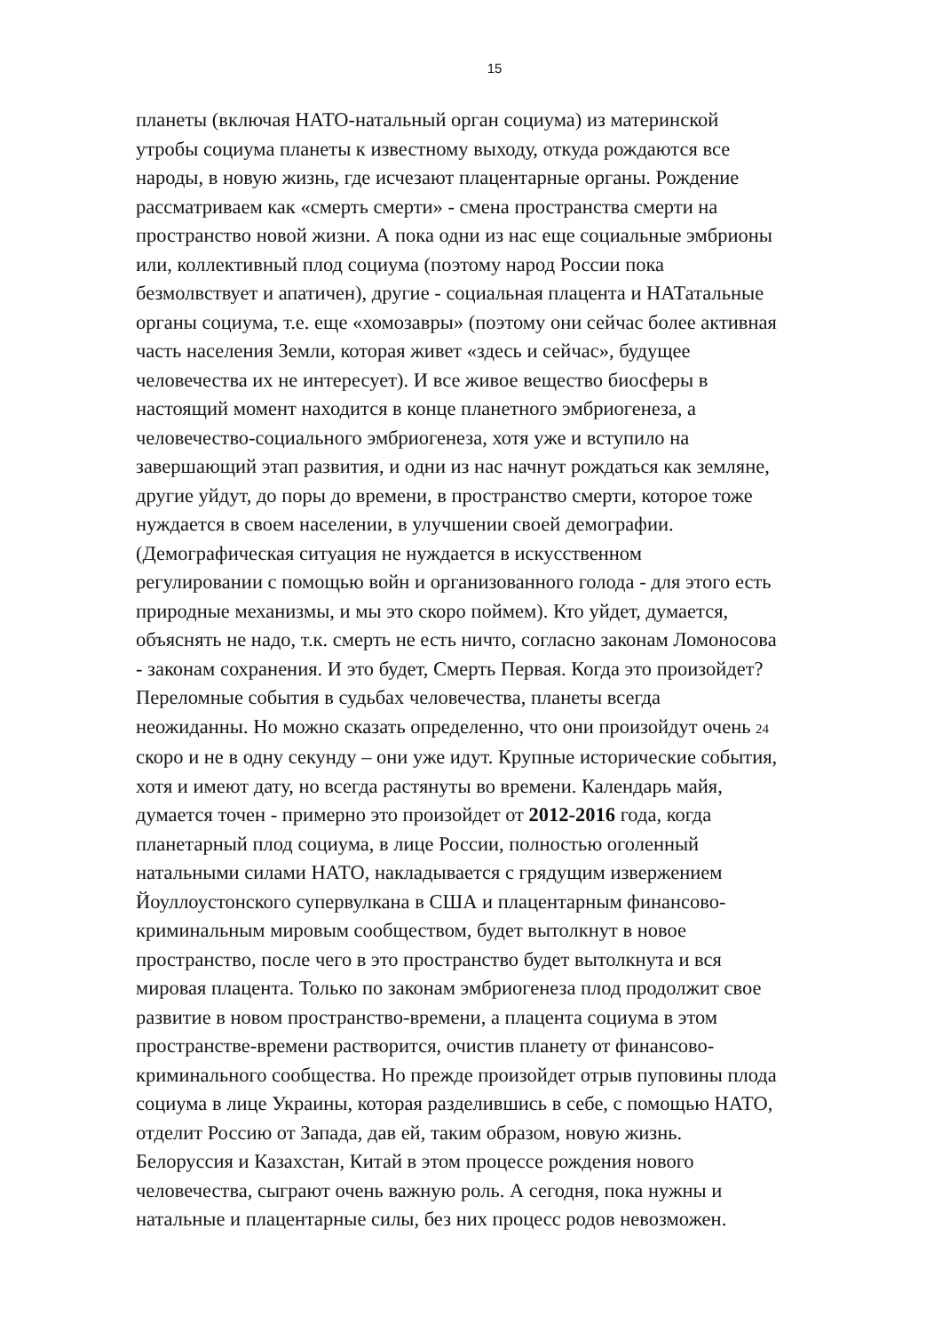15
планеты (включая НАТО-натальный орган социума) из материнской
утробы социума планеты к известному выходу, откуда рождаются все
народы, в новую жизнь, где исчезают плацентарные органы. Рождение
рассматриваем как «смерть смерти» - смена пространства смерти на
пространство новой жизни. А пока одни из нас еще социальные эмбрионы
или, коллективный плод социума (поэтому народ России пока
безмолвствует и апатичен), другие - социальная плацента и НАТатальные
органы социума, т.е. еще «хомозавры» (поэтому они сейчас более активная
часть населения Земли, которая живет «здесь и сейчас», будущее
человечества их не интересует). И все живое вещество биосферы в
настоящий момент находится в конце планетного эмбриогенеза, а
человечество-социального эмбриогенеза, хотя уже и вступило на
завершающий этап развития, и одни из нас начнут рождаться как земляне,
другие уйдут, до поры до времени, в пространство смерти, которое тоже
нуждается в своем населении, в улучшении своей демографии.
(Демографическая ситуация не нуждается в искусственном
регулировании с помощью войн и организованного голода - для этого есть
природные механизмы, и мы это скоро поймем). Кто уйдет, думается,
объяснять не надо, т.к. смерть не есть ничто, согласно законам Ломоносова
- законам сохранения. И это будет, Смерть Первая. Когда это произойдет?
Переломные события в судьбах человечества, планеты всегда
неожиданны. Но можно сказать определенно, что они произойдут очень 24
скоро и не в одну секунду – они уже идут. Крупные исторические события,
хотя и имеют дату, но всегда растянуты во времени. Календарь майя,
думается точен - примерно это произойдет от 2012-2016 года, когда
планетарный плод социума, в лице России, полностью оголенный
натальными силами НАТО, накладывается с грядущим извержением
Йоуллоустонского супервулкана в США и плацентарным финансово-
криминальным мировым сообществом, будет вытолкнут в новое
пространство, после чего в это пространство будет вытолкнута и вся
мировая плацента. Только по законам эмбриогенеза плод продолжит свое
развитие в новом пространство-времени, а плацента социума в этом
пространстве-времени растворится, очистив планету от финансово-
криминального сообщества. Но прежде произойдет отрыв пуповины плода
социума в лице Украины, которая разделившись в себе, с помощью НАТО,
отделит Россию от Запада, дав ей, таким образом, новую жизнь.
Белоруссия и Казахстан, Китай в этом процессе рождения нового
человечества, сыграют очень важную роль. А сегодня, пока нужны и
натальные и плацентарные силы, без них процесс родов невозможен.